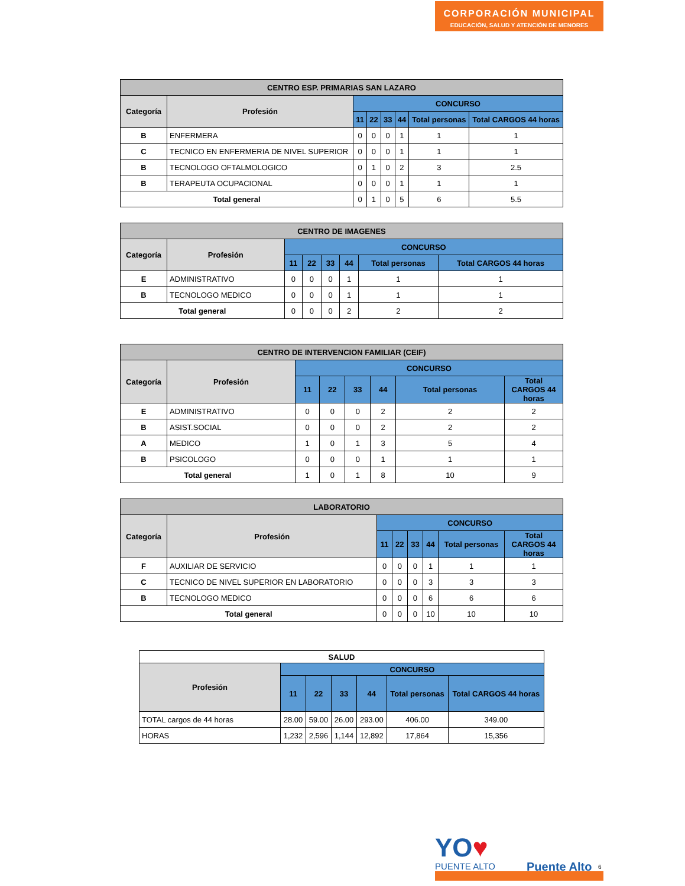CORPORACIÓN MUNICIPAL
EDUCACIÓN, SALUD Y ATENCIÓN DE MENORES
| CENTRO ESP. PRIMARIAS SAN LAZARO | | | | | | | |
| --- | --- | --- | --- | --- | --- | --- | --- |
| Categoría | Profesión | CONCURSO | | | | | |
| | | 11 | 22 | 33 | 44 | Total personas | Total CARGOS 44 horas |
| B | ENFERMERA | 0 | 0 | 0 | 1 | 1 | 1 |
| C | TECNICO EN ENFERMERIA DE NIVEL SUPERIOR | 0 | 0 | 0 | 1 | 1 | 1 |
| B | TECNOLOGO OFTALMOLOGICO | 0 | 1 | 0 | 2 | 3 | 2.5 |
| B | TERAPEUTA OCUPACIONAL | 0 | 0 | 0 | 1 | 1 | 1 |
| Total general | | 0 | 1 | 0 | 5 | 6 | 5.5 |
| CENTRO DE IMAGENES | | | | | | | |
| --- | --- | --- | --- | --- | --- | --- | --- |
| Categoría | Profesión | CONCURSO | | | | | |
| | | 11 | 22 | 33 | 44 | Total personas | Total CARGOS 44 horas |
| E | ADMINISTRATIVO | 0 | 0 | 0 | 1 | 1 | 1 |
| B | TECNOLOGO MEDICO | 0 | 0 | 0 | 1 | 1 | 1 |
| Total general | | 0 | 0 | 0 | 2 | 2 | 2 |
| CENTRO DE INTERVENCION FAMILIAR (CEIF) | | | | | | | |
| --- | --- | --- | --- | --- | --- | --- | --- |
| Categoría | Profesión | CONCURSO | | | | | |
| | | 11 | 22 | 33 | 44 | Total personas | Total CARGOS 44 horas |
| E | ADMINISTRATIVO | 0 | 0 | 0 | 2 | 2 | 2 |
| B | ASIST.SOCIAL | 0 | 0 | 0 | 2 | 2 | 2 |
| A | MEDICO | 1 | 0 | 1 | 3 | 5 | 4 |
| B | PSICOLOGO | 0 | 0 | 0 | 1 | 1 | 1 |
| Total general | | 1 | 0 | 1 | 8 | 10 | 9 |
| LABORATORIO | | | | | | | |
| --- | --- | --- | --- | --- | --- | --- | --- |
| Categoría | Profesión | CONCURSO | | | | | |
| | | 11 | 22 | 33 | 44 | Total personas | Total CARGOS 44 horas |
| F | AUXILIAR DE SERVICIO | 0 | 0 | 0 | 1 | 1 | 1 |
| C | TECNICO DE NIVEL SUPERIOR EN LABORATORIO | 0 | 0 | 0 | 3 | 3 | 3 |
| B | TECNOLOGO MEDICO | 0 | 0 | 0 | 6 | 6 | 6 |
| Total general | | 0 | 0 | 0 | 10 | 10 | 10 |
| SALUD | | | | | | |
| --- | --- | --- | --- | --- | --- | --- |
| Profesión | CONCURSO | | | | | |
| | 11 | 22 | 33 | 44 | Total personas | Total CARGOS 44 horas |
| TOTAL cargos de 44 horas | 28.00 | 59.00 | 26.00 | 293.00 | 406.00 | 349.00 |
| HORAS | 1,232 | 2,596 | 1,144 | 12,892 | 17,864 | 15,356 |
YO♥
PUENTE ALTO Puente Alto 6